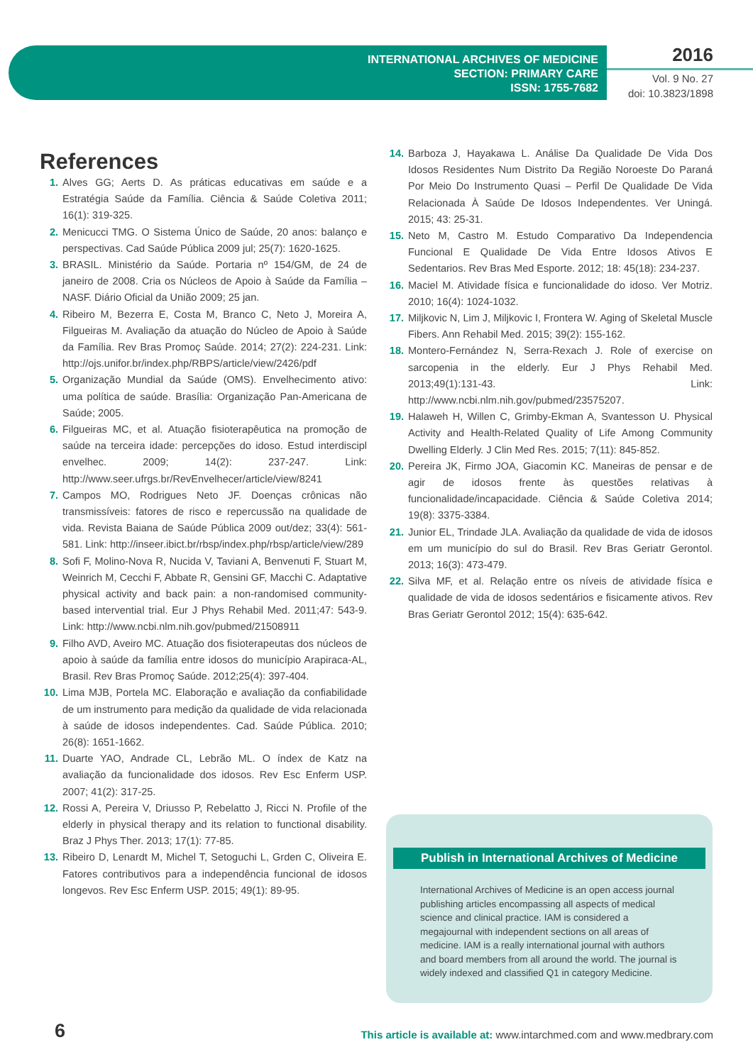INTERNATIONAL ARCHIVES OF MEDICINE
SECTION: PRIMARY CARE
ISSN: 1755-7682
2016
Vol. 9 No. 27
doi: 10.3823/1898
References
1. Alves GG; Aerts D. As práticas educativas em saúde e a Estratégia Saúde da Família. Ciência & Saúde Coletiva 2011; 16(1): 319-325.
2. Menicucci TMG. O Sistema Único de Saúde, 20 anos: balanço e perspectivas. Cad Saúde Pública 2009 jul; 25(7): 1620-1625.
3. BRASIL. Ministério da Saúde. Portaria nº 154/GM, de 24 de janeiro de 2008. Cria os Núcleos de Apoio à Saúde da Família – NASF. Diário Oficial da União 2009; 25 jan.
4. Ribeiro M, Bezerra E, Costa M, Branco C, Neto J, Moreira A, Filgueiras M. Avaliação da atuação do Núcleo de Apoio à Saúde da Família. Rev Bras Promoç Saúde. 2014; 27(2): 224-231. Link: http://ojs.unifor.br/index.php/RBPS/article/view/2426/pdf
5. Organização Mundial da Saúde (OMS). Envelhecimento ativo: uma política de saúde. Brasília: Organização Pan-Americana de Saúde; 2005.
6. Filgueiras MC, et al. Atuação fisioterapêutica na promoção de saúde na terceira idade: percepções do idoso. Estud interdiscipl envelhec. 2009; 14(2): 237-247. Link: http://www.seer.ufrgs.br/RevEnvelhecer/article/view/8241
7. Campos MO, Rodrigues Neto JF. Doenças crônicas não transmissíveis: fatores de risco e repercussão na qualidade de vida. Revista Baiana de Saúde Pública 2009 out/dez; 33(4): 561-581. Link: http://inseer.ibict.br/rbsp/index.php/rbsp/article/view/289
8. Sofi F, Molino-Nova R, Nucida V, Taviani A, Benvenuti F, Stuart M, Weinrich M, Cecchi F, Abbate R, Gensini GF, Macchi C. Adaptative physical activity and back pain: a non-randomised community-based intervential trial. Eur J Phys Rehabil Med. 2011;47: 543-9. Link: http://www.ncbi.nlm.nih.gov/pubmed/21508911
9. Filho AVD, Aveiro MC. Atuação dos fisioterapeutas dos núcleos de apoio à saúde da família entre idosos do município Arapiraca-AL, Brasil. Rev Bras Promoç Saúde. 2012;25(4): 397-404.
10. Lima MJB, Portela MC. Elaboração e avaliação da confiabilidade de um instrumento para medição da qualidade de vida relacionada à saúde de idosos independentes. Cad. Saúde Pública. 2010; 26(8): 1651-1662.
11. Duarte YAO, Andrade CL, Lebrão ML. O índex de Katz na avaliação da funcionalidade dos idosos. Rev Esc Enferm USP. 2007; 41(2): 317-25.
12. Rossi A, Pereira V, Driusso P, Rebelatto J, Ricci N. Profile of the elderly in physical therapy and its relation to functional disability. Braz J Phys Ther. 2013; 17(1): 77-85.
13. Ribeiro D, Lenardt M, Michel T, Setoguchi L, Grden C, Oliveira E. Fatores contributivos para a independência funcional de idosos longevos. Rev Esc Enferm USP. 2015; 49(1): 89-95.
14. Barboza J, Hayakawa L. Análise Da Qualidade De Vida Dos Idosos Residentes Num Distrito Da Região Noroeste Do Paraná Por Meio Do Instrumento Quasi – Perfil De Qualidade De Vida Relacionada À Saúde De Idosos Independentes. Ver Uningá. 2015; 43: 25-31.
15. Neto M, Castro M. Estudo Comparativo Da Independencia Funcional E Qualidade De Vida Entre Idosos Ativos E Sedentarios. Rev Bras Med Esporte. 2012; 18: 45(18): 234-237.
16. Maciel M. Atividade física e funcionalidade do idoso. Ver Motriz. 2010; 16(4): 1024-1032.
17. Miljkovic N, Lim J, Miljkovic I, Frontera W. Aging of Skeletal Muscle Fibers. Ann Rehabil Med. 2015; 39(2): 155-162.
18. Montero-Fernández N, Serra-Rexach J. Role of exercise on sarcopenia in the elderly. Eur J Phys Rehabil Med. 2013;49(1):131-43. Link: http://www.ncbi.nlm.nih.gov/pubmed/23575207.
19. Halaweh H, Willen C, Grimby-Ekman A, Svantesson U. Physical Activity and Health-Related Quality of Life Among Community Dwelling Elderly. J Clin Med Res. 2015; 7(11): 845-852.
20. Pereira JK, Firmo JOA, Giacomin KC. Maneiras de pensar e de agir de idosos frente às questões relativas à funcionalidade/incapacidade. Ciência & Saúde Coletiva 2014; 19(8): 3375-3384.
21. Junior EL, Trindade JLA. Avaliação da qualidade de vida de idosos em um município do sul do Brasil. Rev Bras Geriatr Gerontol. 2013; 16(3): 473-479.
22. Silva MF, et al. Relação entre os níveis de atividade física e qualidade de vida de idosos sedentários e fisicamente ativos. Rev Bras Geriatr Gerontol 2012; 15(4): 635-642.
Publish in International Archives of Medicine
International Archives of Medicine is an open access journal publishing articles encompassing all aspects of medical science and clinical practice. IAM is considered a megajournal with independent sections on all areas of medicine. IAM is a really international journal with authors and board members from all around the world. The journal is widely indexed and classified Q1 in category Medicine.
6
This article is available at: www.intarchmed.com and www.medbrary.com